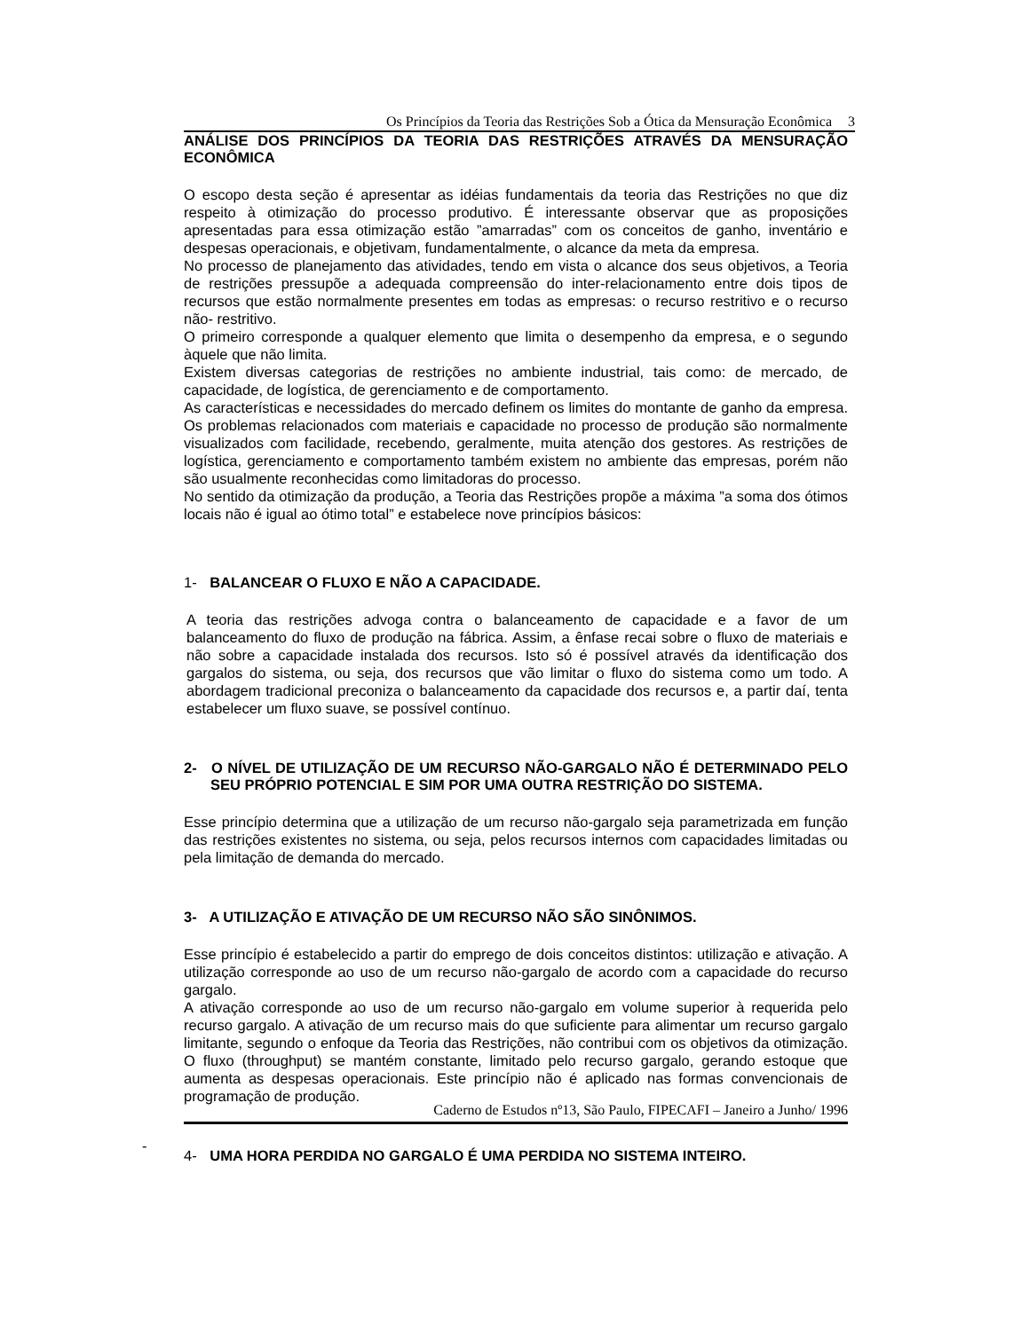Os Princípios da Teoria das Restrições Sob a Ótica da Mensuração Econômica 3
ANÁLISE DOS PRINCÍPIOS DA TEORIA DAS RESTRIÇÕES ATRAVÉS DA MENSURAÇÃO ECONÔMICA
O escopo desta seção é apresentar as idéias fundamentais da teoria das Restrições no que diz respeito à otimização do processo produtivo. É interessante observar que as proposições apresentadas para essa otimização estão ”amarradas” com os conceitos de ganho, inventário e despesas operacionais, e objetivam, fundamentalmente, o alcance da meta da empresa.
No processo de planejamento das atividades, tendo em vista o alcance dos seus objetivos, a Teoria de restrições pressupõe a adequada compreensão do inter-relacionamento entre dois tipos de recursos que estão normalmente presentes em todas as empresas: o recurso restritivo e o recurso não- restritivo.
O primeiro corresponde a qualquer elemento que limita o desempenho da empresa, e o segundo àquele que não limita.
Existem diversas categorias de restrições no ambiente industrial, tais como: de mercado, de capacidade, de logística, de gerenciamento e de comportamento.
As características e necessidades do mercado definem os limites do montante de ganho da empresa. Os problemas relacionados com materiais e capacidade no processo de produção são normalmente visualizados com facilidade, recebendo, geralmente, muita atenção dos gestores. As restrições de logística, gerenciamento e comportamento também existem no ambiente das empresas, porém não são usualmente reconhecidas como limitadoras do processo.
No sentido da otimização da produção, a Teoria das Restrições propõe a máxima ”a soma dos ótimos locais não é igual ao ótimo total” e estabelece nove princípios básicos:
1- BALANCEAR O FLUXO E NÃO A CAPACIDADE.
A teoria das restrições advoga contra o balanceamento de capacidade e a favor de um balanceamento do fluxo de produção na fábrica. Assim, a ênfase recai sobre o fluxo de materiais e não sobre a capacidade instalada dos recursos. Isto só é possível através da identificação dos gargalos do sistema, ou seja, dos recursos que vão limitar o fluxo do sistema como um todo. A abordagem tradicional preconiza o balanceamento da capacidade dos recursos e, a partir daí, tenta estabelecer um fluxo suave, se possível contínuo.
2- O NÍVEL DE UTILIZAÇÃO DE UM RECURSO NÃO-GARGALO NÃO É DETERMINADO PELO SEU PRÓPRIO POTENCIAL E SIM POR UMA OUTRA RESTRIÇÃO DO SISTEMA.
Esse princípio determina que a utilização de um recurso não-gargalo seja parametrizada em função das restrições existentes no sistema, ou seja, pelos recursos internos com capacidades limitadas ou pela limitação de demanda do mercado.
3- A UTILIZAÇÃO E ATIVAÇÃO DE UM RECURSO NÃO SÃO SINÔNIMOS.
Esse princípio é estabelecido a partir do emprego de dois conceitos distintos: utilização e ativação. A utilização corresponde ao uso de um recurso não-gargalo de acordo com a capacidade do recurso gargalo.
A ativação corresponde ao uso de um recurso não-gargalo em volume superior à requerida pelo recurso gargalo. A ativação de um recurso mais do que suficiente para alimentar um recurso gargalo limitante, segundo o enfoque da Teoria das Restrições, não contribui com os objetivos da otimização. O fluxo (throughput) se mantém constante, limitado pelo recurso gargalo, gerando estoque que aumenta as despesas operacionais. Este princípio não é aplicado nas formas convencionais de programação de produção.
4- UMA HORA PERDIDA NO GARGALO É UMA PERDIDA NO SISTEMA INTEIRO.
Caderno de Estudos nº13, São Paulo, FIPECAFI – Janeiro a Junho/ 1996
-